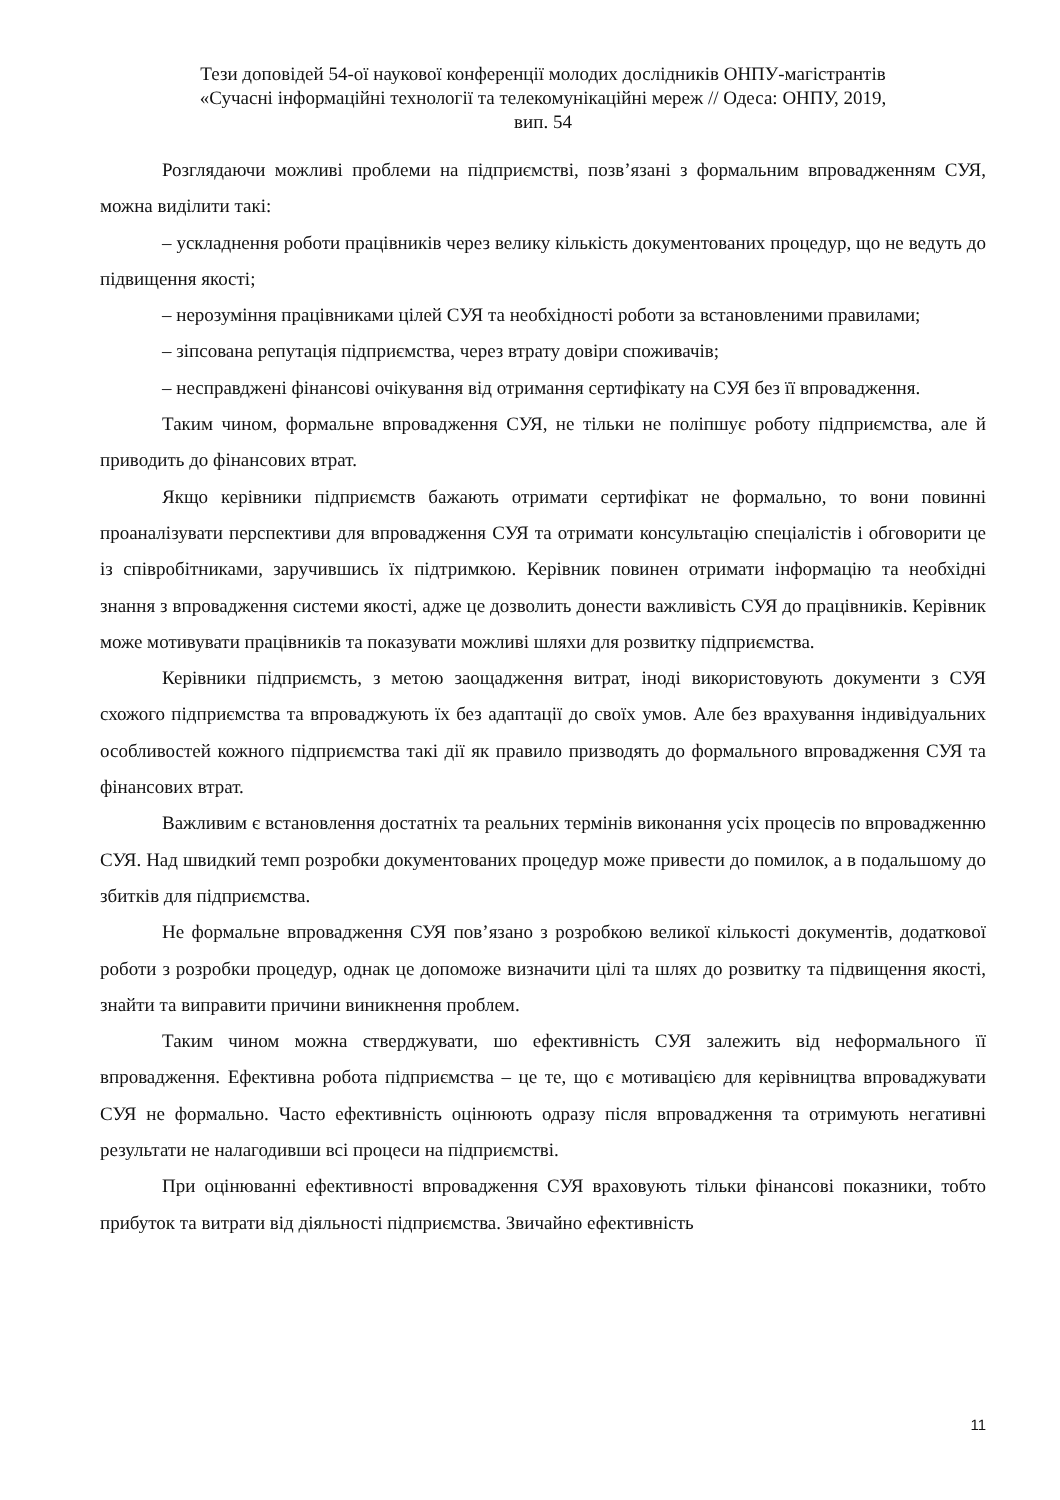Тези доповідей 54-ої наукової конференції молодих дослідників ОНПУ-магістрантів
«Сучасні інформаційні технології та телекомунікаційні мереж // Одеса: ОНПУ, 2019,
вип. 54
Розглядаючи можливі проблеми на підприємстві, позв’язані з формальним впровадженням СУЯ, можна виділити такі:
– ускладнення роботи працівників через велику кількість документованих процедур, що не ведуть до підвищення якості;
– нерозуміння працівниками цілей СУЯ та необхідності роботи за встановленими правилами;
– зіпсована репутація підприємства, через втрату довіри споживачів;
– несправджені фінансові очікування від отримання сертифікату на СУЯ без її впровадження.
Таким чином, формальне впровадження СУЯ, не тільки не поліпшує роботу підприємства, але й приводить до фінансових втрат.
Якщо керівники підприємств бажають отримати сертифікат не формально, то вони повинні проаналізувати перспективи для впровадження СУЯ та отримати консультацію спеціалістів і обговорити це із співробітниками, заручившись їх підтримкою. Керівник повинен отримати інформацію та необхідні знання з впровадження системи якості, адже це дозволить донести важливість СУЯ до працівників. Керівник може мотивувати працівників та показувати можливі шляхи для розвитку підприємства.
Керівники підприємсть, з метою заощадження витрат, іноді використовують документи з СУЯ схожого підприємства та впроваджують їх без адаптації до своїх умов. Але без врахування індивідуальних особливостей кожного підприємства такі дії як правило призводять до формального впровадження СУЯ та фінансових втрат.
Важливим є встановлення достатніх та реальних термінів виконання усіх процесів по впровадженню СУЯ. Над швидкий темп розробки документованих процедур може привести до помилок, а в подальшому до збитків для підприємства.
Не формальне впровадження СУЯ пов’язано з розробкою великої кількості документів, додаткової роботи з розробки процедур, однак це допоможе визначити цілі та шлях до розвитку та підвищення якості, знайти та виправити причини виникнення проблем.
Таким чином можна стверджувати, шо ефективність СУЯ залежить від неформального її впровадження. Ефективна робота підприємства – це те, що є мотивацією для керівництва впроваджувати СУЯ не формально. Часто ефективність оцінюють одразу після впровадження та отримують негативні результати не налагодивши всі процеси на підприємстві.
При оцінюванні ефективності впровадження СУЯ враховують тільки фінансові показники, тобто прибуток та витрати від діяльності підприємства. Звичайно ефективність
11